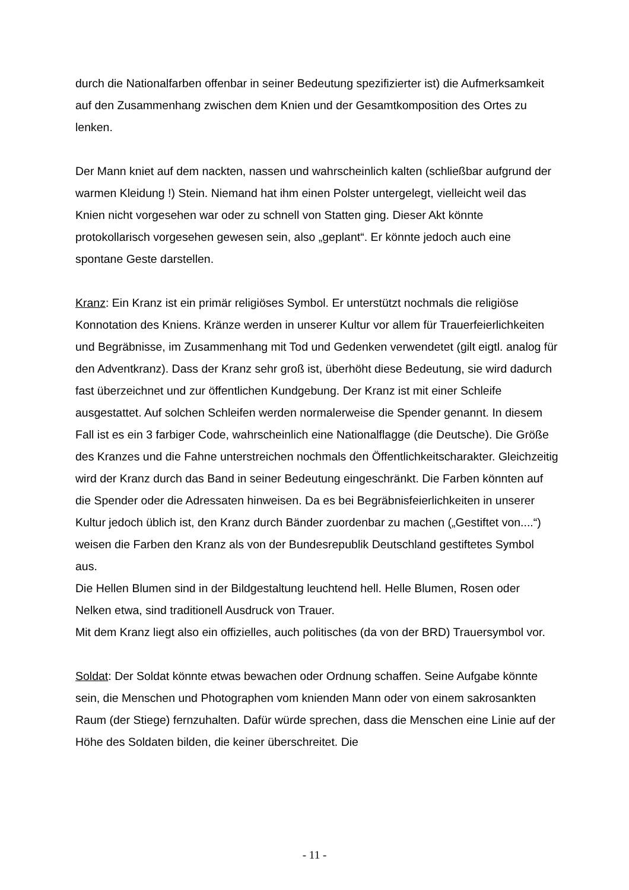durch die Nationalfarben offenbar in seiner Bedeutung spezifizierter ist) die Aufmerksamkeit auf den Zusammenhang zwischen dem Knien und der Gesamtkomposition des Ortes zu lenken.
Der Mann kniet auf dem nackten, nassen und wahrscheinlich kalten (schließbar aufgrund der warmen Kleidung !) Stein. Niemand hat ihm einen Polster untergelegt, vielleicht weil das Knien nicht vorgesehen war oder zu schnell von Statten ging. Dieser Akt könnte protokollarisch vorgesehen gewesen sein, also „geplant“. Er könnte jedoch auch eine spontane Geste darstellen.
Kranz: Ein Kranz ist ein primär religiöses Symbol. Er unterstützt nochmals die religiöse Konnotation des Kniens. Kränze werden in unserer Kultur vor allem für Trauerfeierlichkeiten und Begräbnisse, im Zusammenhang mit Tod und Gedenken verwendetet (gilt eigtl. analog für den Adventkranz). Dass der Kranz sehr groß ist, überhöht diese Bedeutung, sie wird dadurch fast überzeichnet und zur öffentlichen Kundgebung. Der Kranz ist mit einer Schleife ausgestattet. Auf solchen Schleifen werden normalerweise die Spender genannt. In diesem Fall ist es ein 3 farbiger Code, wahrscheinlich eine Nationalflagge (die Deutsche). Die Größe des Kranzes und die Fahne unterstreichen nochmals den Öffentlichkeitscharakter. Gleichzeitig wird der Kranz durch das Band in seiner Bedeutung eingeschränkt. Die Farben könnten auf die Spender oder die Adressaten hinweisen. Da es bei Begräbnisfeierlichkeiten in unserer Kultur jedoch üblich ist, den Kranz durch Bänder zuordenbar zu machen („Gestiftet von....“) weisen die Farben den Kranz als von der Bundesrepublik Deutschland gestiftetes Symbol aus.
Die Hellen Blumen sind in der Bildgestaltung leuchtend hell. Helle Blumen, Rosen oder Nelken etwa, sind traditionell Ausdruck von Trauer.
Mit dem Kranz liegt also ein offizielles, auch politisches (da von der BRD) Trauersymbol vor.
Soldat: Der Soldat könnte etwas bewachen oder Ordnung schaffen. Seine Aufgabe könnte sein, die Menschen und Photographen vom knienden Mann oder von einem sakrosankten Raum (der Stiege) fernzuhalten. Dafür würde sprechen, dass die Menschen eine Linie auf der Höhe des Soldaten bilden, die keiner überschreitet. Die
- 11 -